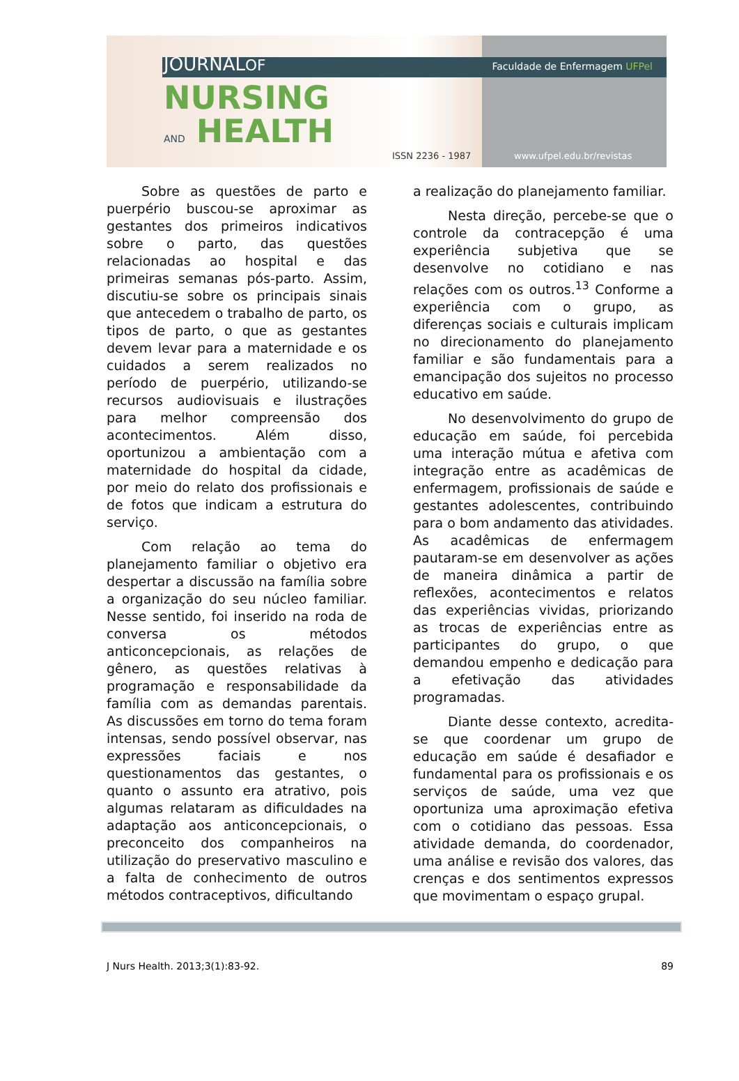JOURNALOF Faculdade de Enfermagem UFPel
NURSING
AND HEALTH
ISSN 2236 - 1987 www.ufpel.edu.br/revistas
Sobre as questões de parto e puerpério buscou-se aproximar as gestantes dos primeiros indicativos sobre o parto, das questões relacionadas ao hospital e das primeiras semanas pós-parto. Assim, discutiu-se sobre os principais sinais que antecedem o trabalho de parto, os tipos de parto, o que as gestantes devem levar para a maternidade e os cuidados a serem realizados no período de puerpério, utilizando-se recursos audiovisuais e ilustrações para melhor compreensão dos acontecimentos. Além disso, oportunizou a ambientação com a maternidade do hospital da cidade, por meio do relato dos profissionais e de fotos que indicam a estrutura do serviço.
Com relação ao tema do planejamento familiar o objetivo era despertar a discussão na família sobre a organização do seu núcleo familiar. Nesse sentido, foi inserido na roda de conversa os métodos anticoncepcionais, as relações de gênero, as questões relativas à programação e responsabilidade da família com as demandas parentais. As discussões em torno do tema foram intensas, sendo possível observar, nas expressões faciais e nos questionamentos das gestantes, o quanto o assunto era atrativo, pois algumas relataram as dificuldades na adaptação aos anticoncepcionais, o preconceito dos companheiros na utilização do preservativo masculino e a falta de conhecimento de outros métodos contraceptivos, dificultando
a realização do planejamento familiar.
Nesta direção, percebe-se que o controle da contracepção é uma experiência subjetiva que se desenvolve no cotidiano e nas relações com os outros.<sup>13</sup> Conforme a experiência com o grupo, as diferenças sociais e culturais implicam no direcionamento do planejamento familiar e são fundamentais para a emancipação dos sujeitos no processo educativo em saúde.
No desenvolvimento do grupo de educação em saúde, foi percebida uma interação mútua e afetiva com integração entre as acadêmicas de enfermagem, profissionais de saúde e gestantes adolescentes, contribuindo para o bom andamento das atividades. As acadêmicas de enfermagem pautaram-se em desenvolver as ações de maneira dinâmica a partir de reflexões, acontecimentos e relatos das experiências vividas, priorizando as trocas de experiências entre as participantes do grupo, o que demandou empenho e dedicação para a efetivação das atividades programadas.
Diante desse contexto, acredita-se que coordenar um grupo de educação em saúde é desafiador e fundamental para os profissionais e os serviços de saúde, uma vez que oportuniza uma aproximação efetiva com o cotidiano das pessoas. Essa atividade demanda, do coordenador, uma análise e revisão dos valores, das crenças e dos sentimentos expressos que movimentam o espaço grupal.
J Nurs Health. 2013;3(1):83-92. 89